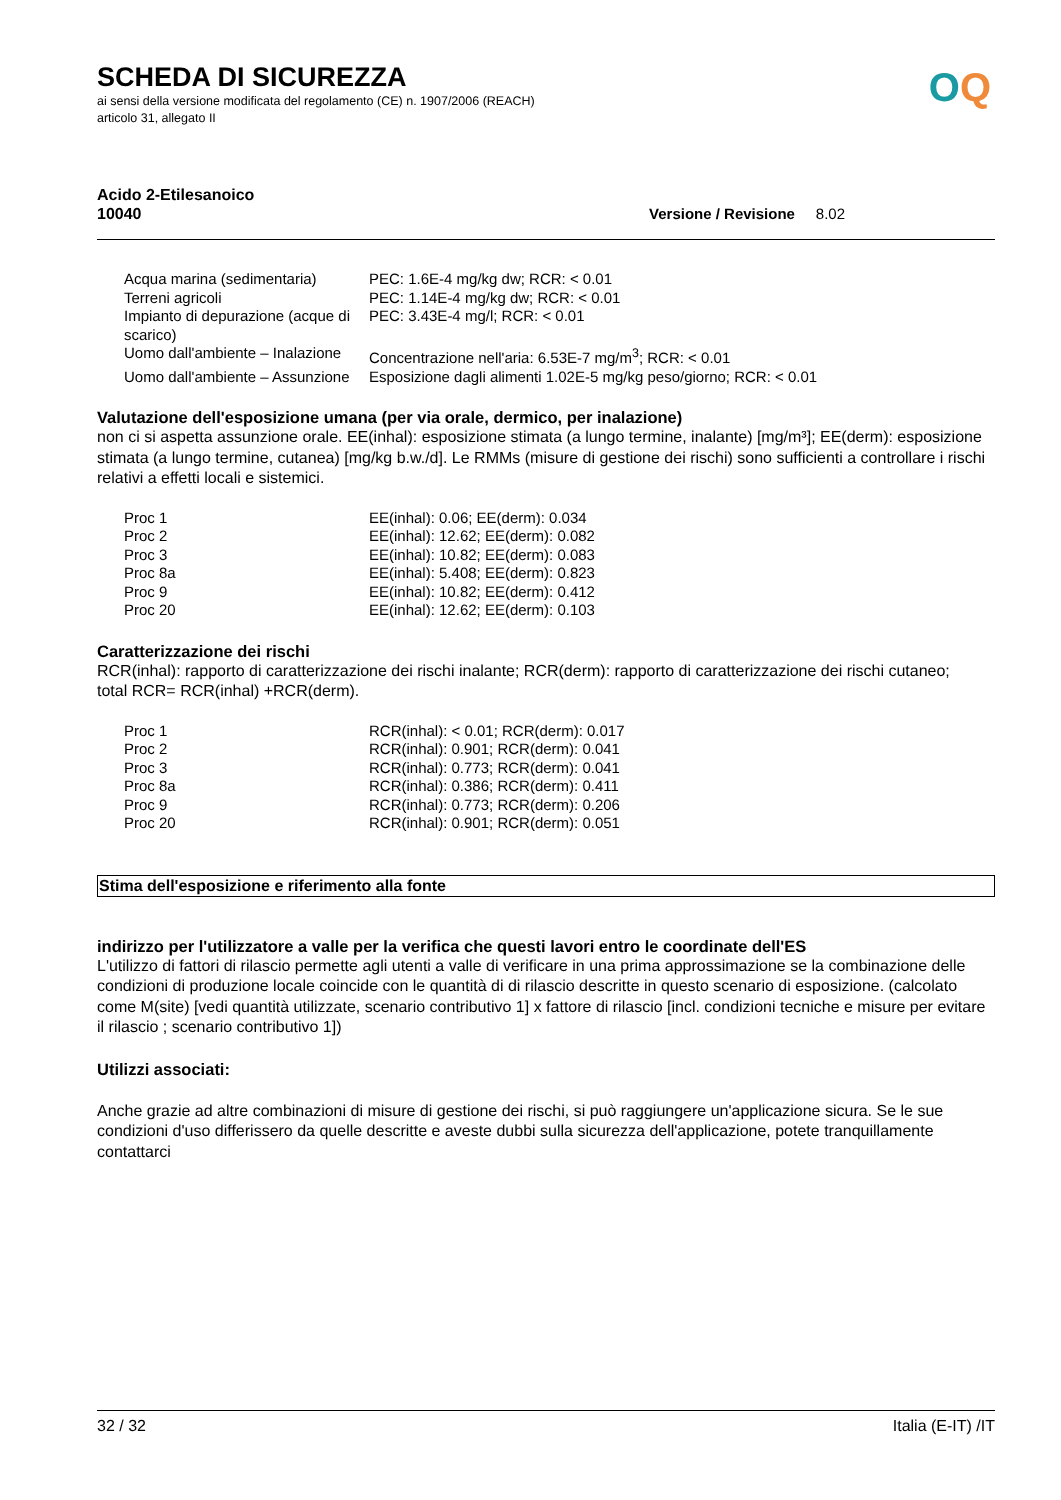OQ
SCHEDA DI SICUREZZA
ai sensi della versione modificata del regolamento (CE) n. 1907/2006 (REACH)
articolo 31, allegato II
Acido 2-Etilesanoico
10040 Versione / Revisione 8.02
| Acqua marina (sedimentaria) | PEC: 1.6E-4 mg/kg dw; RCR: < 0.01 |
| Terreni agricoli | PEC: 1.14E-4 mg/kg dw; RCR: < 0.01 |
| Impianto di depurazione (acque di scarico) | PEC: 3.43E-4 mg/l; RCR: < 0.01 |
| Uomo dall'ambiente – Inalazione | Concentrazione nell'aria: 6.53E-7 mg/m<sup>3</sup>; RCR: < 0.01 |
| Uomo dall'ambiente – Assunzione | Esposizione dagli alimenti 1.02E-5 mg/kg peso/giorno; RCR: < 0.01 |
Valutazione dell'esposizione umana (per via orale, dermico, per inalazione)
non ci si aspetta assunzione orale. EE(inhal): esposizione stimata (a lungo termine, inalante) [mg/m³]; EE(derm): esposizione stimata (a lungo termine, cutanea) [mg/kg b.w./d]. Le RMMs (misure di gestione dei rischi) sono sufficienti a controllare i rischi relativi a effetti locali e sistemici.
| Proc 1 | EE(inhal): 0.06; EE(derm): 0.034 |
| Proc 2 | EE(inhal): 12.62; EE(derm): 0.082 |
| Proc 3 | EE(inhal): 10.82; EE(derm): 0.083 |
| Proc 8a | EE(inhal): 5.408; EE(derm): 0.823 |
| Proc 9 | EE(inhal): 10.82; EE(derm): 0.412 |
| Proc 20 | EE(inhal): 12.62; EE(derm): 0.103 |
Caratterizzazione dei rischi
RCR(inhal): rapporto di caratterizzazione dei rischi inalante; RCR(derm): rapporto di caratterizzazione dei rischi cutaneo;
total RCR= RCR(inhal) +RCR(derm).
| Proc 1 | RCR(inhal): < 0.01; RCR(derm): 0.017 |
| Proc 2 | RCR(inhal): 0.901; RCR(derm): 0.041 |
| Proc 3 | RCR(inhal): 0.773; RCR(derm): 0.041 |
| Proc 8a | RCR(inhal): 0.386; RCR(derm): 0.411 |
| Proc 9 | RCR(inhal): 0.773; RCR(derm): 0.206 |
| Proc 20 | RCR(inhal): 0.901; RCR(derm): 0.051 |
Stima dell'esposizione e riferimento alla fonte
indirizzo per l'utilizzatore a valle per la verifica che questi lavori entro le coordinate dell'ES
L'utilizzo di fattori di rilascio permette agli utenti a valle di verificare in una prima approssimazione se la combinazione delle condizioni di produzione locale coincide con le quantità di di rilascio descritte in questo scenario di esposizione. (calcolato come M(site) [vedi quantità utilizzate, scenario contributivo 1] x fattore di rilascio [incl. condizioni tecniche e misure per evitare il rilascio ; scenario contributivo 1])
Utilizzi associati:
Anche grazie ad altre combinazioni di misure di gestione dei rischi, si può raggiungere un'applicazione sicura. Se le sue condizioni d'uso differissero da quelle descritte e aveste dubbi sulla sicurezza dell'applicazione, potete tranquillamente contattarci
32 / 32 Italia (E-IT) /IT